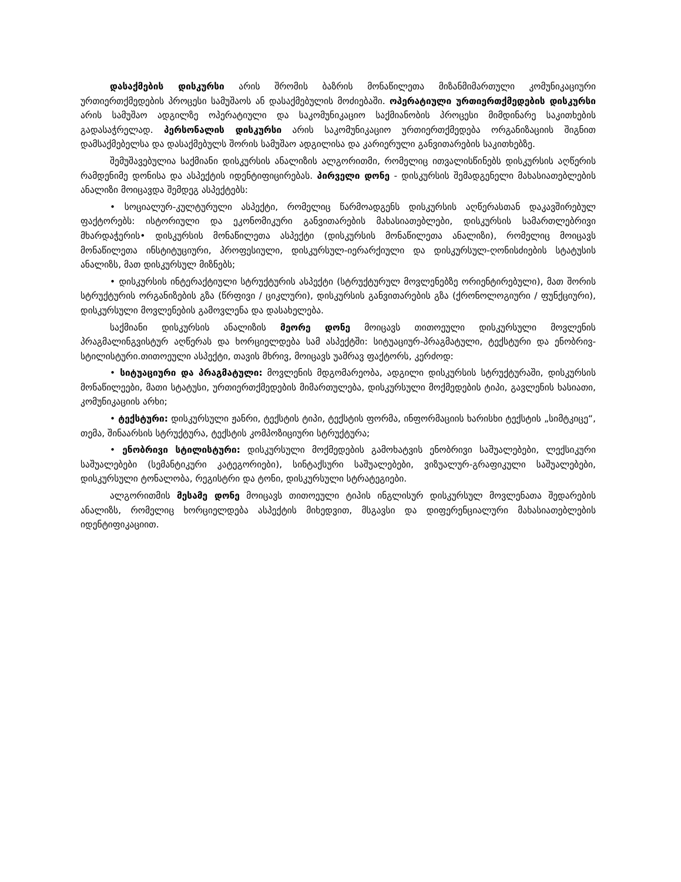დასაქმების დისკურსი არის შრომის ბაზრის მონაწილეთა მიზანმიმართული კომუნიკაციური ურთიერთქმედების პროცესი სამუშაოს ან დასაქმებულის მოძიებაში. ოპერატიული ურთიერთქმედების დისკურსი არის სამუშაო ადგილზე ოპერატიული და საკომუნიკაციო საქმიანობის პროცესი მიმდინარე საკითხების გადასაჭრელად. პერსონალის დისკურსი არის საკომუნიკაციო ურთიერთქმედება ორგანიზაციის შიგნით დამსაქმებელსა და დასაქმებულს შორის სამუშაო ადგილისა და კარიერული განვითარების საკითხებზე.
შემუშავებულია საქმიანი დისკურსის ანალიზის ალგორითმი, რომელიც ითვალისწინებს დისკურსის აღწერის რამდენიმე დონისა და ასპექტის იდენტიფიცირებას. პირველი დონე - დისკურსის შემადგენელი მახასიათებლების ანალიზი მოიცავდა შემდეგ ასპექტებს:
• სოციალურ-კულტურული ასპექტი, რომელიც წარმოადგენს დისკურსის აღწერასთან დაკავშირებულ ფაქტორებს: ისტორიული და ეკონომიკური განვითარების მახასიათებლები, დისკურსის სამართლებრივი მხარდაჭერის• დისკურსის მონაწილეთა ასპექტი (დისკურსის მონაწილეთა ანალიზი), რომელიც მოიცავს მონაწილეთა ინსტიტუციური, პროფესიული, დისკურსულ-იერარქიული და დისკურსულ-ღონისძიების სტატუსის ანალიზს, მათ დისკურსულ მიზნებს;
• დისკურსის ინტერაქტიული სტრუქტურის ასპექტი (სტრუქტურულ მოვლენებზე ორიენტირებული), მათ შორის სტრუქტურის ორგანიზების გზა (წრფივი / ციკლური), დისკურსის განვითარების გზა (ქრონოლოგიური / ფუნქციური), დისკურსული მოვლენების გამოვლენა და დასახელება.
საქმიანი დისკურსის ანალიზის მეორე დონე მოიცავს თითოეული დისკურსული მოვლენის პრაგმალინგვისტურ აღწერას და ხორციელდება სამ ასპექტში: სიტუაციურ-პრაგმატული, ტექსტური და ენობრივ-სტილისტური.თითოეული ასპექტი, თავის მხრივ, მოიცავს უამრავ ფაქტორს, კერძოდ:
• სიტუაციური და პრაგმატული: მოვლენის მდგომარეობა, ადგილი დისკურსის სტრუქტურაში, დისკურსის მონაწილეები, მათი სტატუსი, ურთიერთქმედების მიმართულება, დისკურსული მოქმედების ტიპი, გავლენის ხასიათი, კომუნიკაციის არხი;
• ტექსტური: დისკურსული ჟანრი, ტექსტის ტიპი, ტექსტის ფორმა, ინფორმაციის ხარისხი ტექსტის „სიმტკიცე“, თემა, შინაარსის სტრუქტურა, ტექსტის კომპოზიციური სტრუქტურა;
• ენობრივი სტილისტური: დისკურსული მოქმედების გამოხატვის ენობრივი საშუალებები, ლექსიკური საშუალებები (სემანტიკური კატეგორიები), სინტაქსური საშუალებები, ვიზუალურ-გრაფიკული საშუალებები, დისკურსული ტონალობა, რეგისტრი და ტონი, დისკურსული სტრატეგიები.
ალგორითმის მესამე დონე მოიცავს თითოეული ტიპის ინგლისურ დისკურსულ მოვლენათა შედარების ანალიზს, რომელიც ხორციელდება ასპექტის მიხედვით, მსგავსი და დიფერენციალური მახასიათებლების იდენტიფიკაციით.